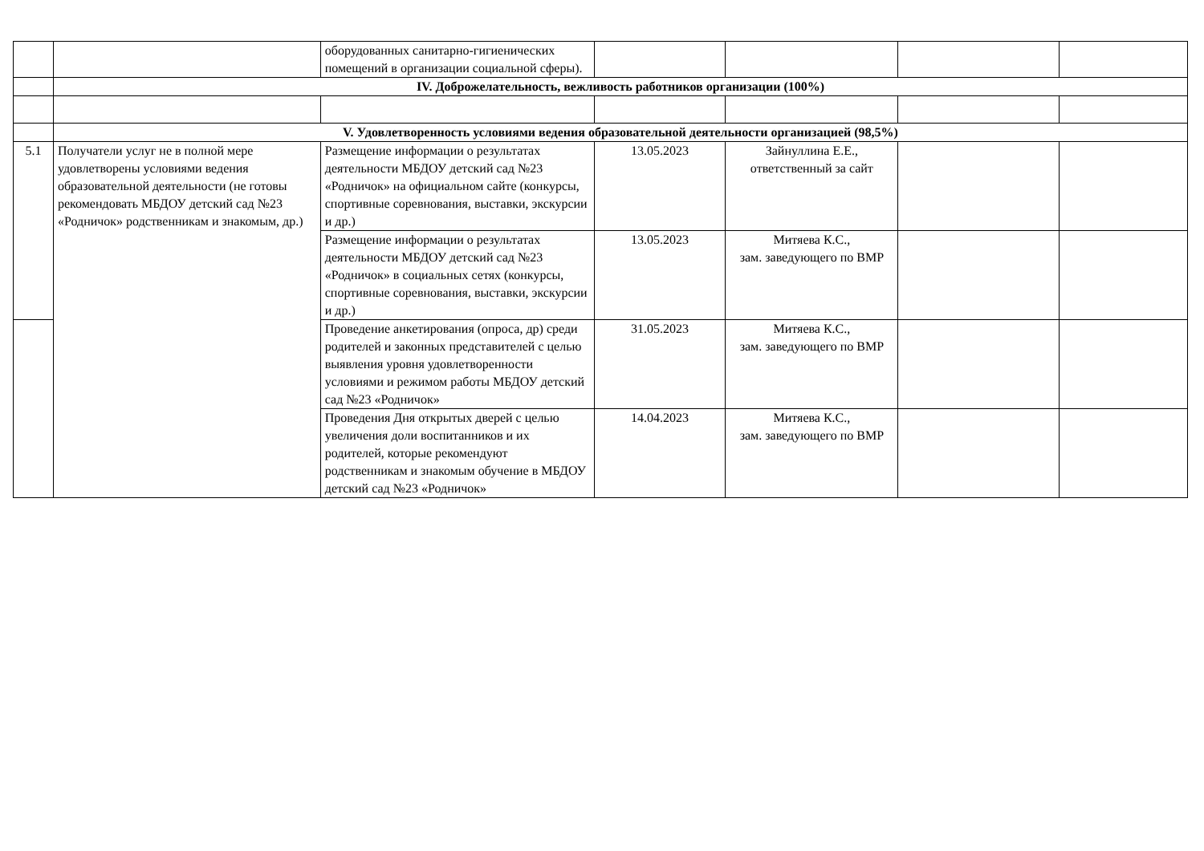| | | оборудованных санитарно-гигиенических помещений в организации социальной сферы). | | | | |
| | IV. Доброжелательность, вежливость работников организации (100%) | | | | | |
| | V. Удовлетворенность условиями ведения образовательной деятельности организацией (98,5%) | | | | | |
| 5.1 | Получатели услуг не в полной мере удовлетворены условиями ведения образовательной деятельности (не готовы рекомендовать МБДОУ детский сад №23 «Родничок» родственникам и знакомым, др.) | Размещение информации о результатах деятельности МБДОУ детский сад №23 «Родничок» на официальном сайте (конкурсы, спортивные соревнования, выставки, экскурсии и др.) | 13.05.2023 | Зайнуллина Е.Е., ответственный за сайт | | |
| | | Размещение информации о результатах деятельности МБДОУ детский сад №23 «Родничок» в социальных сетях (конкурсы, спортивные соревнования, выставки, экскурсии и др.) | 13.05.2023 | Митяева К.С., зам. заведующего по ВМР | | |
| | | Проведение анкетирования (опроса, др) среди родителей и законных представителей с целью выявления уровня удовлетворенности условиями и режимом работы МБДОУ детский сад №23 «Родничок» | 31.05.2023 | Митяева К.С., зам. заведующего по ВМР | | |
| | | Проведения Дня открытых дверей с целью увеличения доли воспитанников и их родителей, которые рекомендуют родственникам и знакомым обучение в МБДОУ детский сад №23 «Родничок» | 14.04.2023 | Митяева К.С., зам. заведующего по ВМР | | |